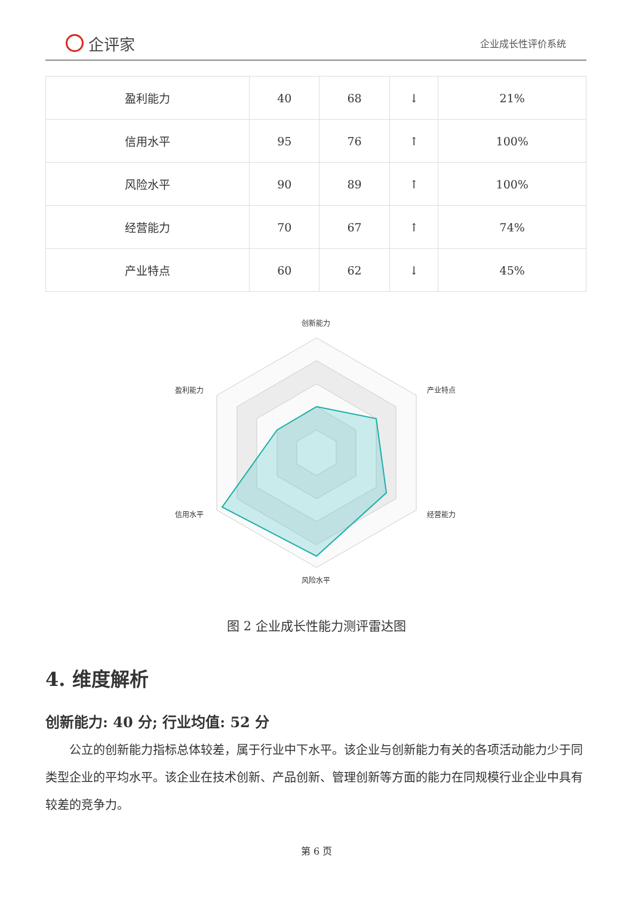企评家
企业成长性评价系统
| 盈利能力 | 40 | 68 | ↓ | 21% |
| 信用水平 | 95 | 76 | ↑ | 100% |
| 风险水平 | 90 | 89 | ↑ | 100% |
| 经营能力 | 70 | 67 | ↑ | 74% |
| 产业特点 | 60 | 62 | ↓ | 45% |
创新能力
产业特点
经营能力
风险水平
信用水平
盈利能力
图 2 企业成长性能力测评雷达图
4. 维度解析
创新能力: 40 分; 行业均值: 52 分
公立的创新能力指标总体较差，属于行业中下水平。该企业与创新能力有关的各项活动能力少于同类型企业的平均水平。该企业在技术创新、产品创新、管理创新等方面的能力在同规模行业企业中具有较差的竞争力。
第 6 页